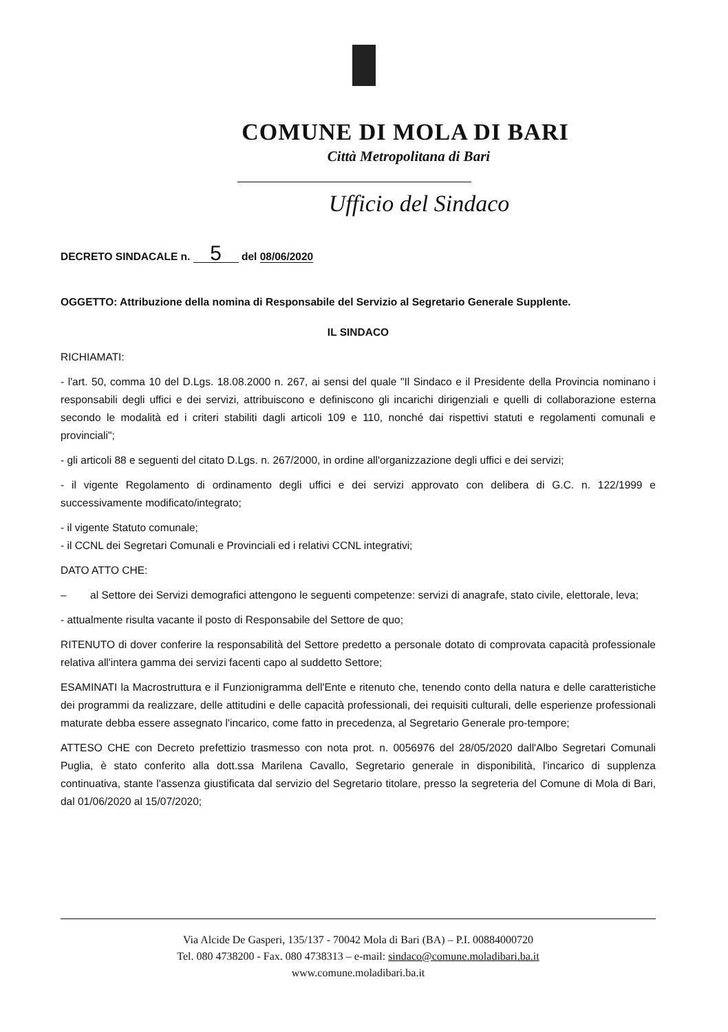COMUNE DI MOLA DI BARI
Città Metropolitana di Bari
Ufficio del Sindaco
DECRETO SINDACALE n. 5 del 08/06/2020
OGGETTO: Attribuzione della nomina di Responsabile del Servizio al Segretario Generale Supplente.
IL SINDACO
RICHIAMATI:
- l'art. 50, comma 10 del D.Lgs. 18.08.2000 n. 267, ai sensi del quale "Il Sindaco e il Presidente della Provincia nominano i responsabili degli uffici e dei servizi, attribuiscono e definiscono gli incarichi dirigenziali e quelli di collaborazione esterna secondo le modalità ed i criteri stabiliti dagli articoli 109 e 110, nonché dai rispettivi statuti e regolamenti comunali e provinciali";
- gli articoli 88 e seguenti del citato D.Lgs. n. 267/2000, in ordine all'organizzazione degli uffici e dei servizi;
- il vigente Regolamento di ordinamento degli uffici e dei servizi approvato con delibera di G.C. n. 122/1999 e successivamente modificato/integrato;
- il vigente Statuto comunale;
- il CCNL dei Segretari Comunali e Provinciali ed i relativi CCNL integrativi;
DATO ATTO CHE:
– al Settore dei Servizi demografici attengono le seguenti competenze: servizi di anagrafe, stato civile, elettorale, leva;
- attualmente risulta vacante il posto di Responsabile del Settore de quo;
RITENUTO di dover conferire la responsabilità del Settore predetto a personale dotato di comprovata capacità professionale relativa all'intera gamma dei servizi facenti capo al suddetto Settore;
ESAMINATI la Macrostruttura e il Funzionigramma dell'Ente e ritenuto che, tenendo conto della natura e delle caratteristiche dei programmi da realizzare, delle attitudini e delle capacità professionali, dei requisiti culturali, delle esperienze professionali maturate debba essere assegnato l'incarico, come fatto in precedenza, al Segretario Generale pro-tempore;
ATTESO CHE con Decreto prefettizio trasmesso con nota prot. n. 0056976 del 28/05/2020 dall'Albo Segretari Comunali Puglia, è stato conferito alla dott.ssa Marilena Cavallo, Segretario generale in disponibilità, l'incarico di supplenza continuativa, stante l'assenza giustificata dal servizio del Segretario titolare, presso la segreteria del Comune di Mola di Bari, dal 01/06/2020 al 15/07/2020;
Via Alcide De Gasperi, 135/137 - 70042 Mola di Bari (BA) – P.I. 00884000720
Tel. 080 4738200 - Fax. 080 4738313 – e-mail: sindaco@comune.moladibari.ba.it
www.comune.moladibari.ba.it